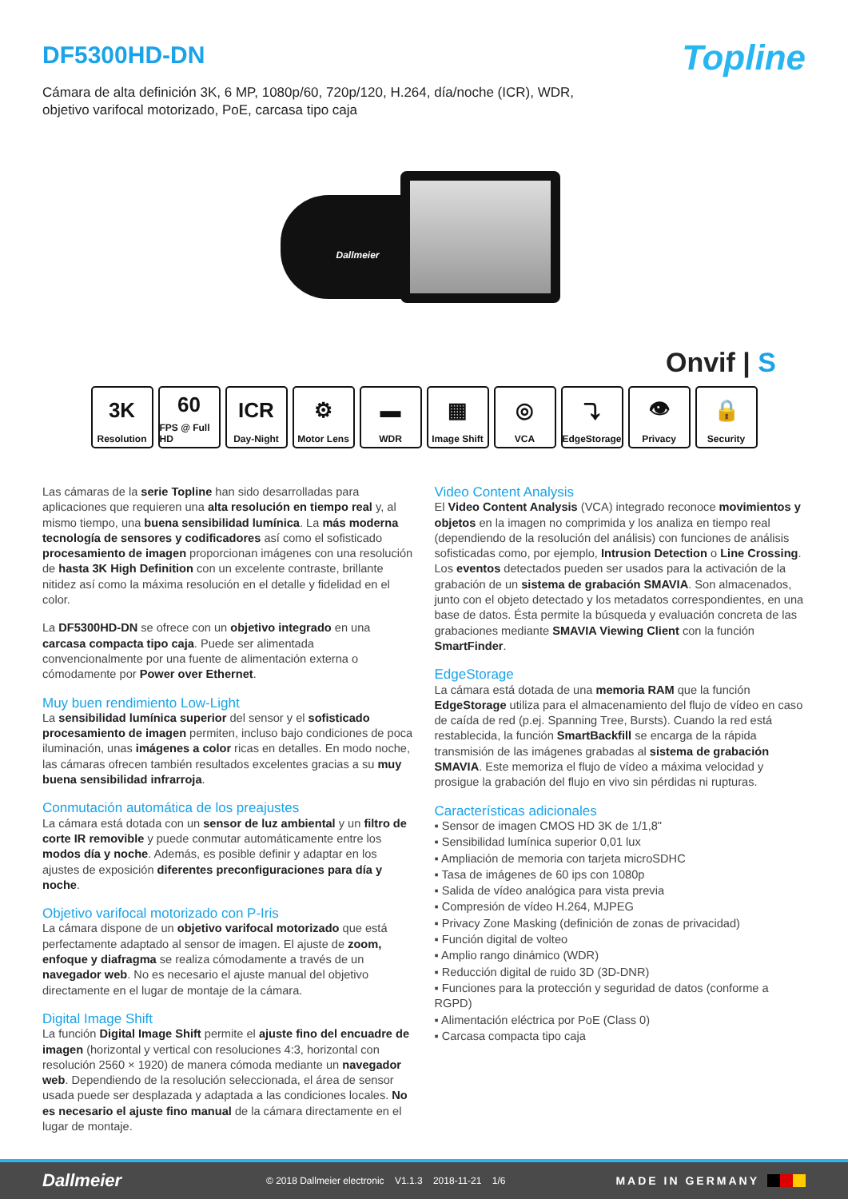DF5300HD-DN
Topline
Cámara de alta definición 3K, 6 MP, 1080p/60, 720p/120, H.264, día/noche (ICR), WDR,
objetivo varifocal motorizado, PoE, carcasa tipo caja
Dallmeier
Onvif | S
3K
Resolution
60
FPS @ Full HD
ICR
Day-Night
⚙
Motor Lens
▬
WDR
▦
Image Shift
◎
VCA
⤵
EdgeStorage
👁
Privacy
🔒
Security
Las cámaras de la serie Topline han sido desarrolladas para aplicaciones que requieren una alta resolución en tiempo real y, al mismo tiempo, una buena sensibilidad lumínica. La más moderna tecnología de sensores y codificadores así como el sofisticado procesamiento de imagen proporcionan imágenes con una resolución de hasta 3K High Definition con un excelente contraste, brillante nitidez así como la máxima resolución en el detalle y fidelidad en el color.
La DF5300HD-DN se ofrece con un objetivo integrado en una carcasa compacta tipo caja. Puede ser alimentada convencionalmente por una fuente de alimentación externa o cómodamente por Power over Ethernet.
Muy buen rendimiento Low-Light
La sensibilidad lumínica superior del sensor y el sofisticado procesamiento de imagen permiten, incluso bajo condiciones de poca iluminación, unas imágenes a color ricas en detalles. En modo noche, las cámaras ofrecen también resultados excelentes gracias a su muy buena sensibilidad infrarroja.
Conmutación automática de los preajustes
La cámara está dotada con un sensor de luz ambiental y un filtro de corte IR removible y puede conmutar automáticamente entre los modos día y noche. Además, es posible definir y adaptar en los ajustes de exposición diferentes preconfiguraciones para día y noche.
Objetivo varifocal motorizado con P-Iris
La cámara dispone de un objetivo varifocal motorizado que está perfectamente adaptado al sensor de imagen. El ajuste de zoom, enfoque y diafragma se realiza cómodamente a través de un navegador web. No es necesario el ajuste manual del objetivo directamente en el lugar de montaje de la cámara.
Digital Image Shift
La función Digital Image Shift permite el ajuste fino del encuadre de imagen (horizontal y vertical con resoluciones 4:3, horizontal con resolución 2560 × 1920) de manera cómoda mediante un navegador web. Dependiendo de la resolución seleccionada, el área de sensor usada puede ser desplazada y adaptada a las condiciones locales. No es necesario el ajuste fino manual de la cámara directamente en el lugar de montaje.
Video Content Analysis
El Video Content Analysis (VCA) integrado reconoce movimientos y objetos en la imagen no comprimida y los analiza en tiempo real (dependiendo de la resolución del análisis) con funciones de análisis sofisticadas como, por ejemplo, Intrusion Detection o Line Crossing. Los eventos detectados pueden ser usados para la activación de la grabación de un sistema de grabación SMAVIA. Son almacenados, junto con el objeto detectado y los metadatos correspondientes, en una base de datos. Ésta permite la búsqueda y evaluación concreta de las grabaciones mediante SMAVIA Viewing Client con la función SmartFinder.
EdgeStorage
La cámara está dotada de una memoria RAM que la función EdgeStorage utiliza para el almacenamiento del flujo de vídeo en caso de caída de red (p.ej. Spanning Tree, Bursts). Cuando la red está restablecida, la función SmartBackfill se encarga de la rápida transmisión de las imágenes grabadas al sistema de grabación SMAVIA. Este memoriza el flujo de vídeo a máxima velocidad y prosigue la grabación del flujo en vivo sin pérdidas ni rupturas.
Características adicionales
▪ Sensor de imagen CMOS HD 3K de 1/1,8"
▪ Sensibilidad lumínica superior 0,01 lux
▪ Ampliación de memoria con tarjeta microSDHC
▪ Tasa de imágenes de 60 ips con 1080p
▪ Salida de vídeo analógica para vista previa
▪ Compresión de vídeo H.264, MJPEG
▪ Privacy Zone Masking (definición de zonas de privacidad)
▪ Función digital de volteo
▪ Amplio rango dinámico (WDR)
▪ Reducción digital de ruido 3D (3D-DNR)
▪ Funciones para la protección y seguridad de datos (conforme a RGPD)
▪ Alimentación eléctrica por PoE (Class 0)
▪ Carcasa compacta tipo caja
Dallmeier © 2018 Dallmeier electronic V1.1.3 2018-11-21 1/6 MADE IN GERMANY